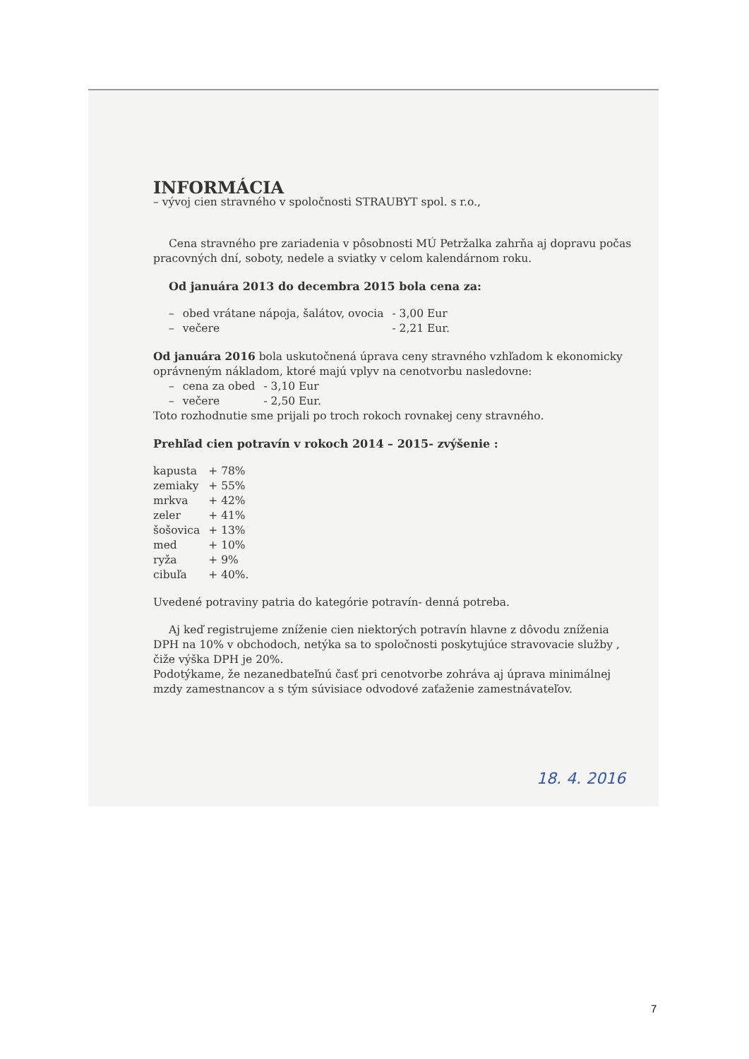INFORMÁCIA
– vývoj cien stravného v spoločnosti STRAUBYT spol. s r.o.,
Cena stravného pre zariadenia v pôsobnosti MÚ Petržalka zahrňa aj dopravu počas pracovných dní, soboty, nedele a sviatky v celom kalendárnom roku.
Od januára 2013 do decembra 2015 bola cena za:
| – | obed vrátane nápoja, šalátov, ovocia | - 3,00 Eur |
| – | večere | - 2,21 Eur. |
Od januára 2016 bola uskutočnená úprava ceny stravného vzhľadom k ekonomicky oprávneným nákladom, ktoré majú vplyv na cenotvorbu nasledovne:
| – | cena za obed | - 3,10 Eur |
| – | večere | - 2,50 Eur. |
Toto rozhodnutie sme prijali po troch rokoch rovnakej ceny stravného.
Prehľad cien potravín v rokoch 2014 – 2015- zvýšenie :
| kapusta | + 78% |
| zemiaky | + 55% |
| mrkva | + 42% |
| zeler | + 41% |
| šošovica | + 13% |
| med | + 10% |
| ryža | + 9% |
| cibuľa | + 40%. |
Uvedené potraviny patria do kategórie potravín- denná potreba.
Aj keď registrujeme zníženie cien niektorých potravín hlavne z dôvodu zníženia DPH na 10% v obchodoch, netýka sa to spoločnosti poskytujúce stravovacie služby , čiže výška DPH je 20%.
Podotýkame, že nezanedbateľnú časť pri cenotvorbe zohráva aj úprava minimálnej mzdy zamestnancov a s tým súvisiace odvodové zaťaženie zamestnávateľov.
18. 4. 2016
7